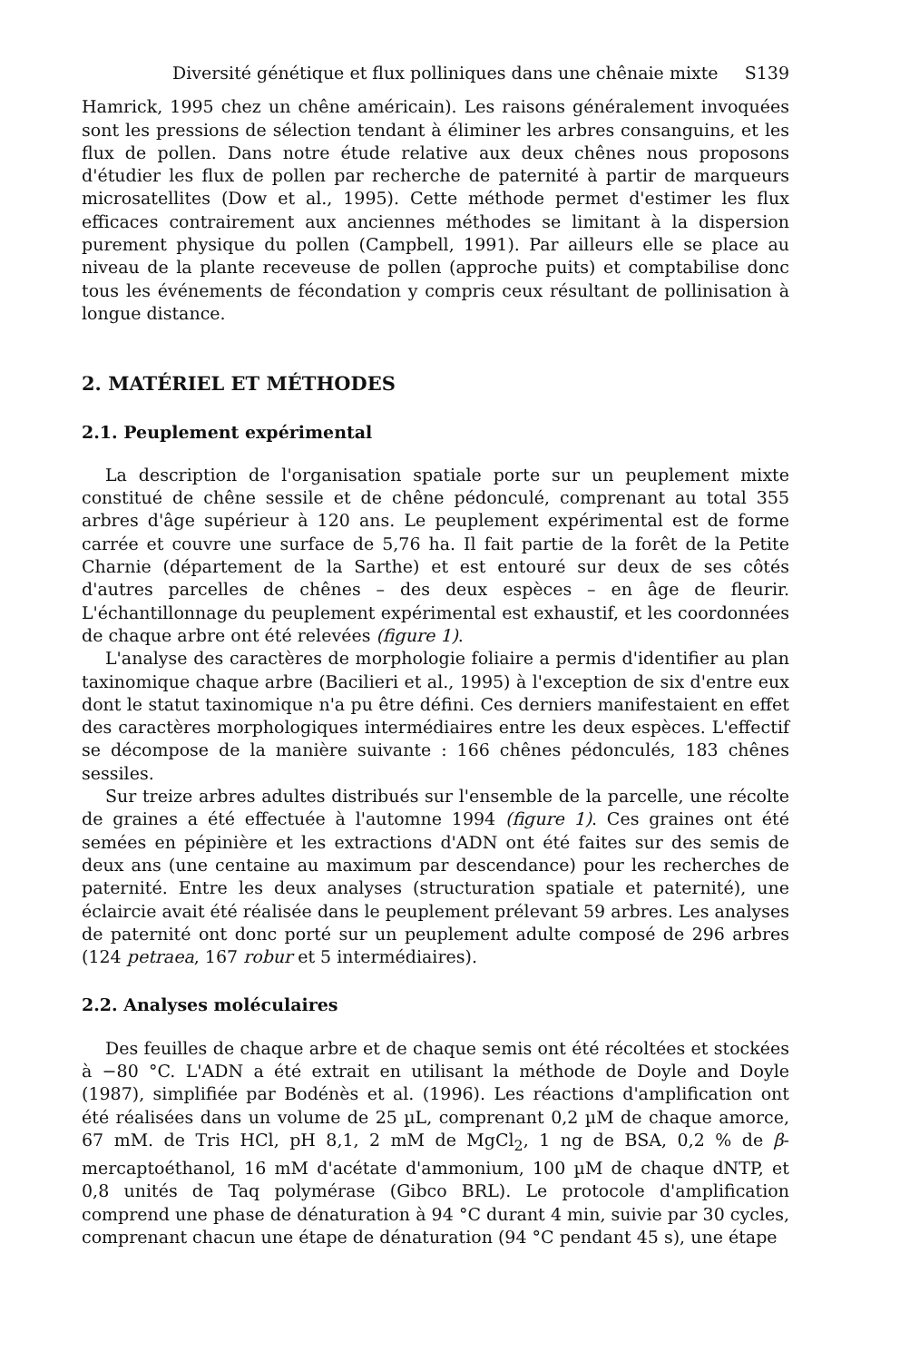Diversité génétique et flux polliniques dans une chênaie mixte S139
Hamrick, 1995 chez un chêne américain). Les raisons généralement invoquées sont les pressions de sélection tendant à éliminer les arbres consanguins, et les flux de pollen. Dans notre étude relative aux deux chênes nous proposons d'étudier les flux de pollen par recherche de paternité à partir de marqueurs microsatellites (Dow et al., 1995). Cette méthode permet d'estimer les flux efficaces contrairement aux anciennes méthodes se limitant à la dispersion purement physique du pollen (Campbell, 1991). Par ailleurs elle se place au niveau de la plante receveuse de pollen (approche puits) et comptabilise donc tous les événements de fécondation y compris ceux résultant de pollinisation à longue distance.
2. MATÉRIEL ET MÉTHODES
2.1. Peuplement expérimental
La description de l'organisation spatiale porte sur un peuplement mixte constitué de chêne sessile et de chêne pédonculé, comprenant au total 355 arbres d'âge supérieur à 120 ans. Le peuplement expérimental est de forme carrée et couvre une surface de 5,76 ha. Il fait partie de la forêt de la Petite Charnie (département de la Sarthe) et est entouré sur deux de ses côtés d'autres parcelles de chênes – des deux espèces – en âge de fleurir. L'échantillonnage du peuplement expérimental est exhaustif, et les coordonnées de chaque arbre ont été relevées (figure 1).
L'analyse des caractères de morphologie foliaire a permis d'identifier au plan taxinomique chaque arbre (Bacilieri et al., 1995) à l'exception de six d'entre eux dont le statut taxinomique n'a pu être défini. Ces derniers manifestaient en effet des caractères morphologiques intermédiaires entre les deux espèces. L'effectif se décompose de la manière suivante : 166 chênes pédonculés, 183 chênes sessiles.
Sur treize arbres adultes distribués sur l'ensemble de la parcelle, une récolte de graines a été effectuée à l'automne 1994 (figure 1). Ces graines ont été semées en pépinière et les extractions d'ADN ont été faites sur des semis de deux ans (une centaine au maximum par descendance) pour les recherches de paternité. Entre les deux analyses (structuration spatiale et paternité), une éclaircie avait été réalisée dans le peuplement prélevant 59 arbres. Les analyses de paternité ont donc porté sur un peuplement adulte composé de 296 arbres (124 petraea, 167 robur et 5 intermédiaires).
2.2. Analyses moléculaires
Des feuilles de chaque arbre et de chaque semis ont été récoltées et stockées à −80 °C. L'ADN a été extrait en utilisant la méthode de Doyle and Doyle (1987), simplifiée par Bodénès et al. (1996). Les réactions d'amplification ont été réalisées dans un volume de 25 µL, comprenant 0,2 µM de chaque amorce, 67 mM. de Tris HCl, pH 8,1, 2 mM de MgCl<sub>2</sub>, 1 ng de BSA, 0,2 % de β-mercaptoéthanol, 16 mM d'acétate d'ammonium, 100 µM de chaque dNTP, et 0,8 unités de Taq polymérase (Gibco BRL). Le protocole d'amplification comprend une phase de dénaturation à 94 °C durant 4 min, suivie par 30 cycles, comprenant chacun une étape de dénaturation (94 °C pendant 45 s), une étape